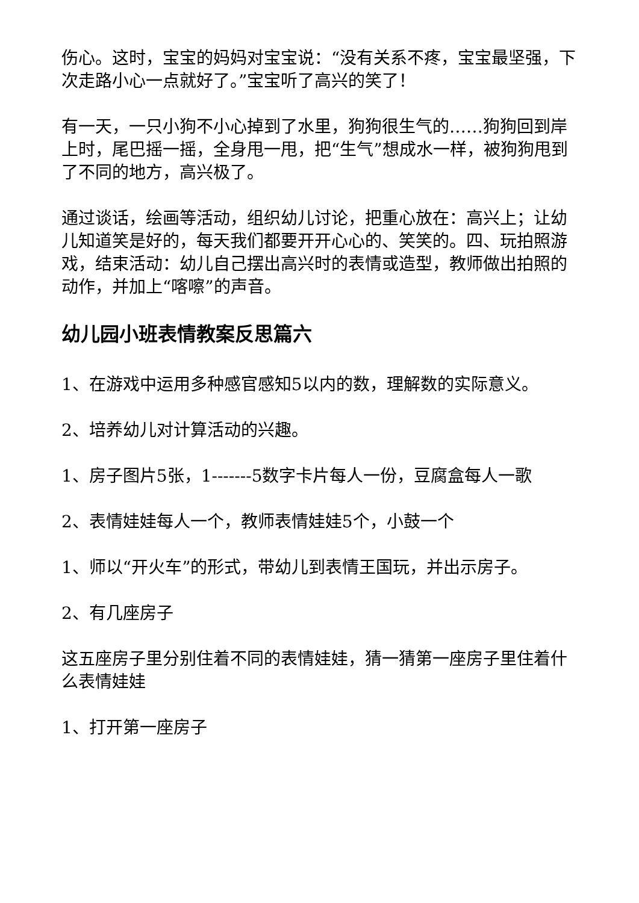伤心。这时，宝宝的妈妈对宝宝说：“没有关系不疼，宝宝最坚强，下次走路小心一点就好了。”宝宝听了高兴的笑了！
有一天，一只小狗不小心掉到了水里，狗狗很生气的……狗狗回到岸上时，尾巴摇一摇，全身甩一甩，把“生气”想成水一样，被狗狗甩到了不同的地方，高兴极了。
通过谈话，绘画等活动，组织幼儿讨论，把重心放在：高兴上；让幼儿知道笑是好的，每天我们都要开开心心的、笑笑的。四、玩拍照游戏，结束活动：幼儿自己摆出高兴时的表情或造型，教师做出拍照的动作，并加上“喀嚓”的声音。
幼儿园小班表情教案反思篇六
1、在游戏中运用多种感官感知5以内的数，理解数的实际意义。
2、培养幼儿对计算活动的兴趣。
1、房子图片5张，1-------5数字卡片每人一份，豆腐盒每人一歌
2、表情娃娃每人一个，教师表情娃娃5个，小鼓一个
1、师以“开火车”的形式，带幼儿到表情王国玩，并出示房子。
2、有几座房子
这五座房子里分别住着不同的表情娃娃，猜一猜第一座房子里住着什么表情娃娃
1、打开第一座房子